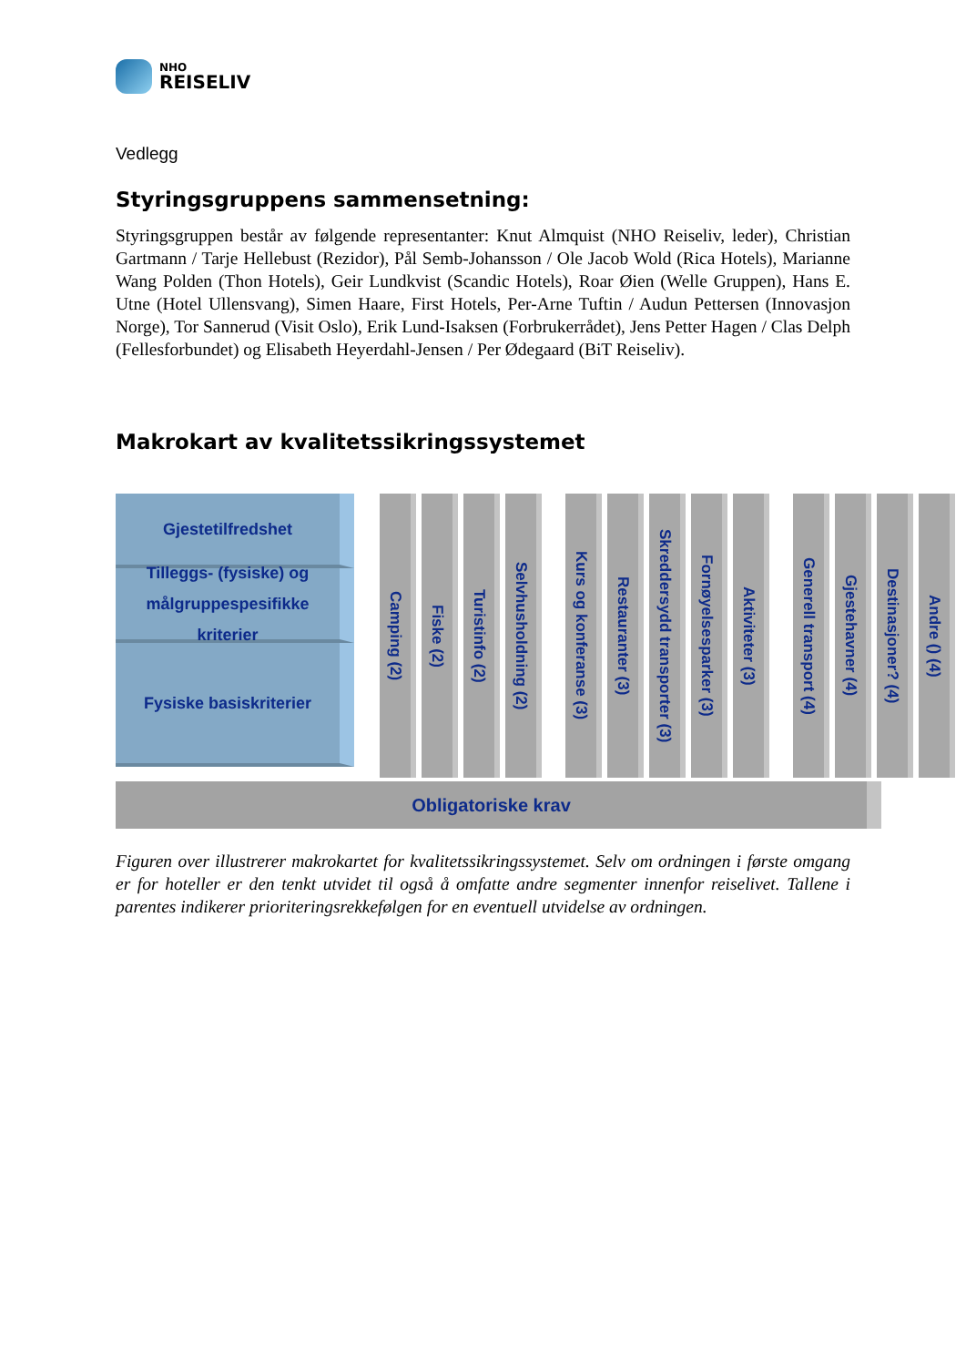NHO
REISELIV
Vedlegg
Styringsgruppens sammensetning:
Styringsgruppen består av følgende representanter: Knut Almquist (NHO Reiseliv, leder), Christian Gartmann / Tarje Hellebust (Rezidor), Pål Semb-Johansson / Ole Jacob Wold (Rica Hotels), Marianne Wang Polden (Thon Hotels), Geir Lundkvist (Scandic Hotels), Roar Øien (Welle Gruppen), Hans E. Utne (Hotel Ullensvang), Simen Haare, First Hotels, Per-Arne Tuftin / Audun Pettersen (Innovasjon Norge), Tor Sannerud (Visit Oslo), Erik Lund-Isaksen (Forbrukerrådet), Jens Petter Hagen / Clas Delph (Fellesforbundet) og Elisabeth Heyerdahl-Jensen / Per Ødegaard (BiT Reiseliv).
Makrokart av kvalitetssikringssystemet
Gjestetilfredshet
Tilleggs- (fysiske) og
målgruppespesifikke kriterier
Fysiske basiskriterier
Camping (2)
Fiske (2)
Turistinfo (2)
Selvhusholdning (2)
Kurs og konferanse (3)
Restauranter (3)
Skreddersydd transporter (3)
Fornøyelsesparker (3)
Aktiviteter (3)
Generell transport (4)
Gjestehavner (4)
Destinasjoner? (4)
Andre () (4)
Obligatoriske krav
Figuren over illustrerer makrokartet for kvalitetssikringssystemet. Selv om ordningen i første omgang er for hoteller er den tenkt utvidet til også å omfatte andre segmenter innenfor reiselivet. Tallene i parentes indikerer prioriteringsrekkefølgen for en eventuell utvidelse av ordningen.